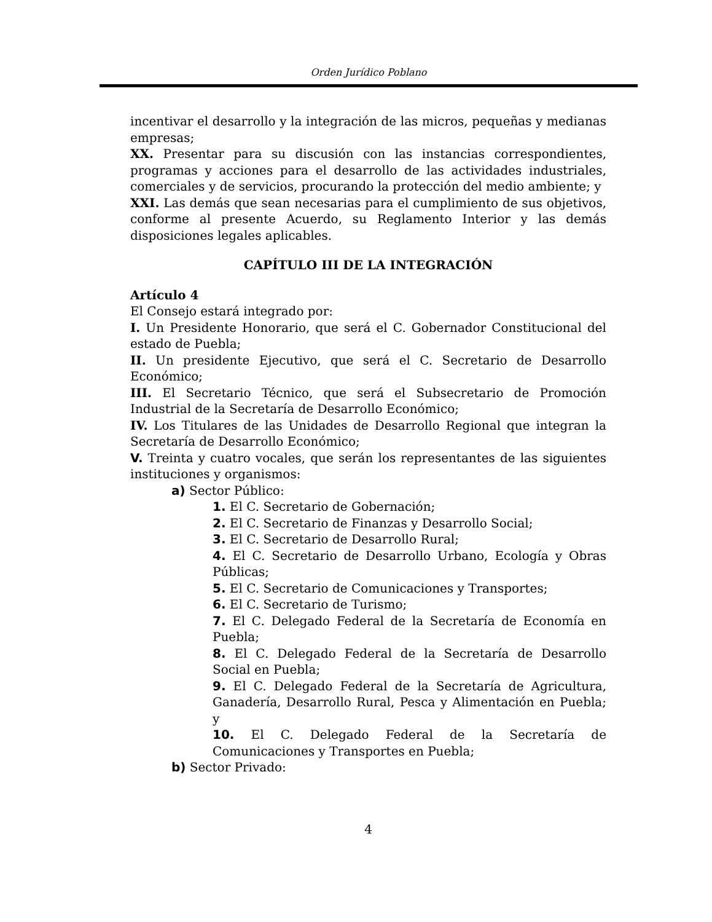Orden Jurídico Poblano
incentivar el desarrollo y la integración de las micros, pequeñas y medianas empresas;
XX. Presentar para su discusión con las instancias correspondientes, programas y acciones para el desarrollo de las actividades industriales, comerciales y de servicios, procurando la protección del medio ambiente; y
XXI. Las demás que sean necesarias para el cumplimiento de sus objetivos, conforme al presente Acuerdo, su Reglamento Interior y las demás disposiciones legales aplicables.
CAPÍTULO III DE LA INTEGRACIÓN
Artículo 4
El Consejo estará integrado por:
I. Un Presidente Honorario, que será el C. Gobernador Constitucional del estado de Puebla;
II. Un presidente Ejecutivo, que será el C. Secretario de Desarrollo Económico;
III. El Secretario Técnico, que será el Subsecretario de Promoción Industrial de la Secretaría de Desarrollo Económico;
IV. Los Titulares de las Unidades de Desarrollo Regional que integran la Secretaría de Desarrollo Económico;
V. Treinta y cuatro vocales, que serán los representantes de las siguientes instituciones y organismos:
a) Sector Público:
1. El C. Secretario de Gobernación;
2. El C. Secretario de Finanzas y Desarrollo Social;
3. El C. Secretario de Desarrollo Rural;
4. El C. Secretario de Desarrollo Urbano, Ecología y Obras Públicas;
5. El C. Secretario de Comunicaciones y Transportes;
6. El C. Secretario de Turismo;
7. El C. Delegado Federal de la Secretaría de Economía en Puebla;
8. El C. Delegado Federal de la Secretaría de Desarrollo Social en Puebla;
9. El C. Delegado Federal de la Secretaría de Agricultura, Ganadería, Desarrollo Rural, Pesca y Alimentación en Puebla; y
10. El C. Delegado Federal de la Secretaría de Comunicaciones y Transportes en Puebla;
b) Sector Privado:
4